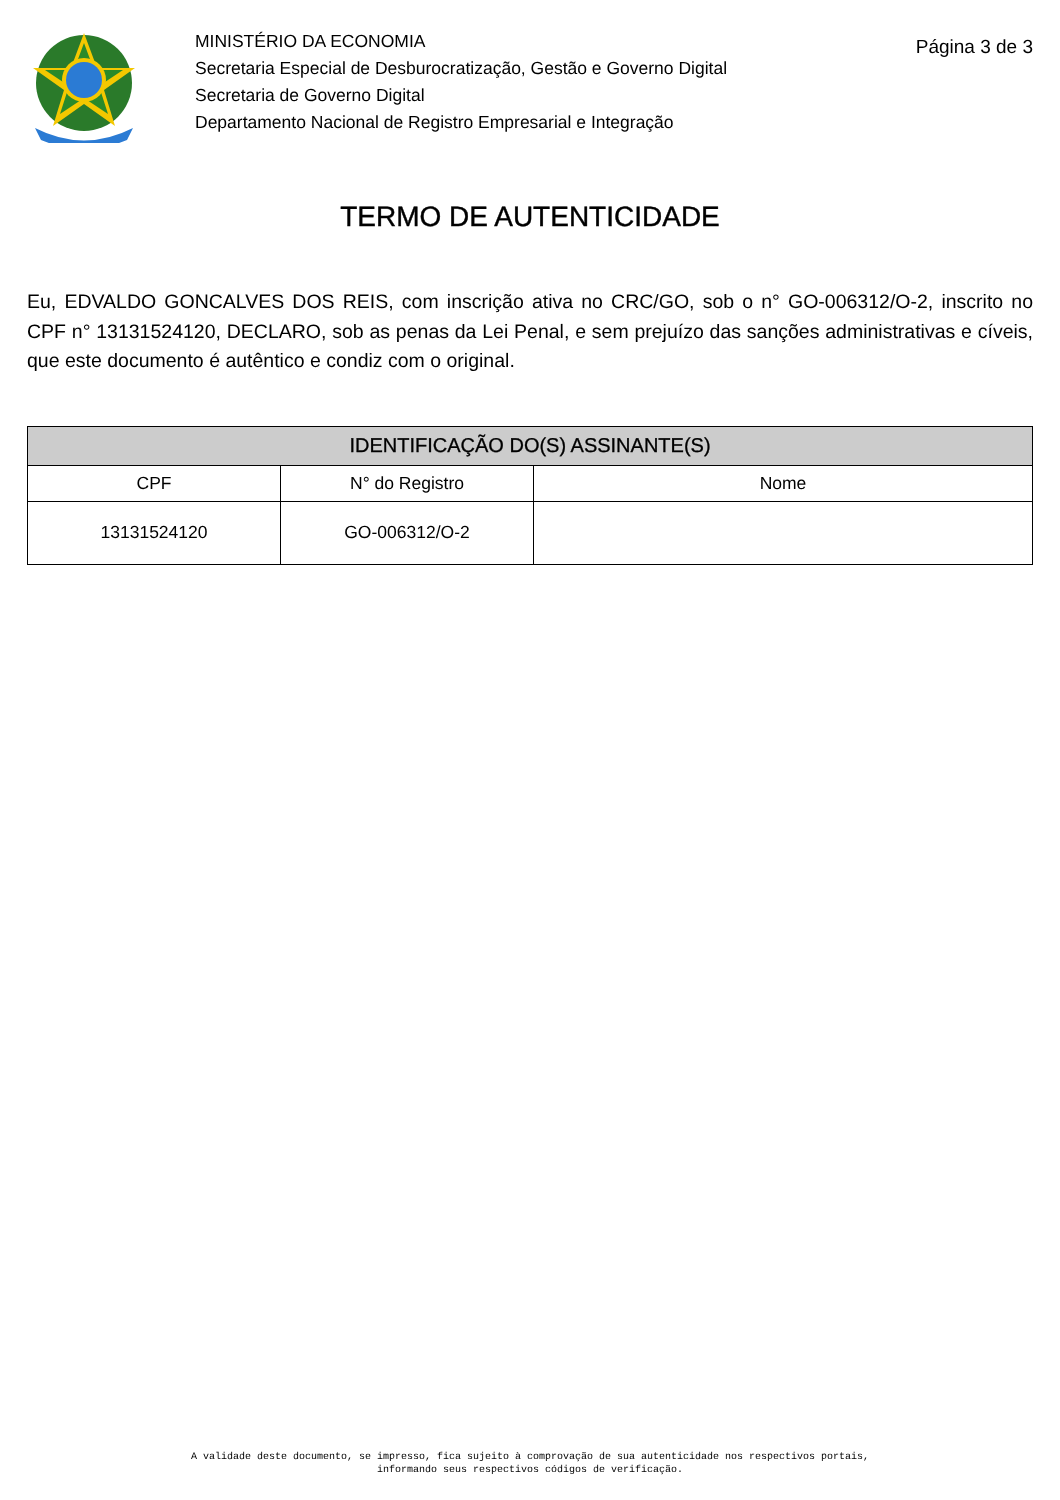MINISTÉRIO DA ECONOMIA
Secretaria Especial de Desburocratização, Gestão e Governo Digital
Secretaria de Governo Digital
Departamento Nacional de Registro Empresarial e Integração
Página 3 de 3
TERMO DE AUTENTICIDADE
Eu, EDVALDO GONCALVES DOS REIS, com inscrição ativa no CRC/GO, sob o n° GO-006312/O-2, inscrito no CPF n° 13131524120, DECLARO, sob as penas da Lei Penal, e sem prejuízo das sanções administrativas e cíveis, que este documento é autêntico e condiz com o original.
| IDENTIFICAÇÃO DO(S) ASSINANTE(S) | | |
| --- | --- | --- |
| CPF | N° do Registro | Nome |
| 13131524120 | GO-006312/O-2 | |
A validade deste documento, se impresso, fica sujeito à comprovação de sua autenticidade nos respectivos portais,
informando seus respectivos códigos de verificação.